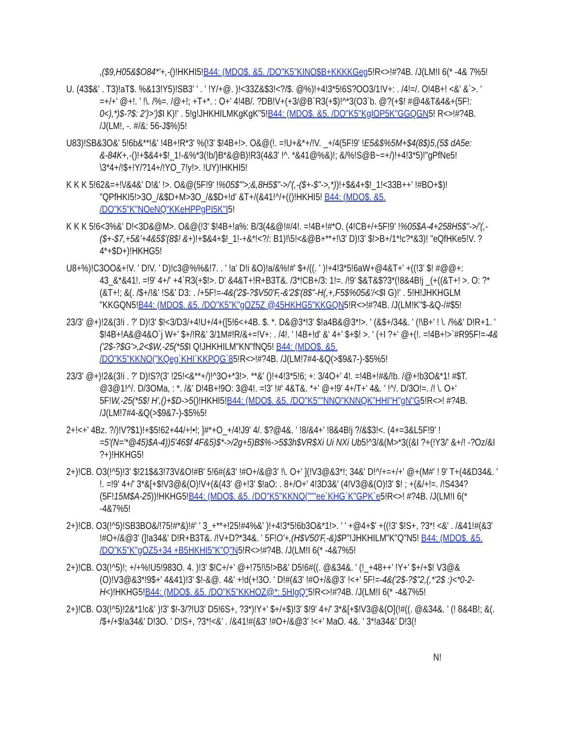,($9,H05&$O84*'+,-()!HKHI5!B44: (MDO$. &5. /DO"K5"KINO$B+KKKKGeg5!R<>!#?4B. /J(LM!I 6(* -4& 7%5!
U. (43$&' . T3)!aT$. %&13!Y5)!SB3' ' . ' !Y/+@. )!<33Z&$3!<?/$. @%)!+4!3*5!6S?OO3/1!V+: . /4!=/. O!4B+! <&' &`>. ' =+/+' @+!. ' !\. /%=. /@+!; +T+*. : O+' 4!4B/. ?DB!V+(+3/@B`R3(+$)!^*3(O3`b. @?(+$! #@4&T&4&+(5F!: 0<),*)$-?$: 2')>')$I K)!' . 5!g!JHKHILMKgKgK"5!B44: (MDO$. &5. /DO"K5"KgIOP5K"GGQGN5! R<>!#?4B. /J(LM!, -. #/&: 56-J$%)5!
U83)!SB&3O&' 5!6b&**!&' !4B+!R*3' %(!3' $!4B+!>. O&@(!. =!U+&*+/!V. _+/4(5F!9' !E5&$%5M+$4(8$)5,(5$ dA5e: &-84K+,-()!+$&4+$!_1!-&%*3(!b/}B*&@B)!R3(4&3' !^. *&41@%&)!; &/%!S@B~=+/)!+4!3*5)!"gPfNe5! \3*4+/!$+!Y/?14+/!YO_7!y!>. !UY)!HKHI5!
K K K 5!62&=+!\/&4&' D!&' !>. O&@(5F!9' !%05$"'>;&,8H5$"->/'(,-($+-$"->,*))!+$&4+$!_1!<33B++' !#BO+$)! "QPfHKI5!>3O_/&$D+M>3O_/&$D+!d' &T+/(&41!^/+(()!HKHI5! B44: (MDO$. &5. /DO"K5"K"NOeNQ"KKeHPPgPI5K"I5!
K K K 5!6<3%&' D!<3D&@M>. O&@(!3' $!4B+!a%: B/3(4&@!#/4!. =!4B+!#*O. (4!CB+/+5F!9' !%05$A-4+258H5$"->/'(,-($+-$7,+5&'+4&5$'(8$! &+)!+$&4+$!_1!-+&*!<?/: B1)!\5!<&@B+**+!\3' D)!3' $!>B+/1*!c?*&3)! "eQfHKe5!V. ?4*+$D+)!HKHG5!
U8+%)!C3OO&+!V. ' D!V. ' D)!c3@%%&!7. . ' !a' D!i &O)!a/&%!#' $+/((. ' )!+4!3*5!6aW+@4&T+' +((!3' $! #@@+: 43_&*&41!. =!9' 4+/' +4`R3(+$!>. D' &4&T+!R+B3T&. /3*!CB+/3: 1!=. /!9' $&T&$?3*(!8&4B!j _(+((&T+! >. O: ?*(&T+!; &(. /$+/!&' !S&' D3: . /+5F!=-4&('2$-?$V50'F,-&'2$'(8$"-H(,+,F5$%05&'/<$I G)!' . 5!H!JHKHGLM "KKGQN5!B44: (MDO$. &5. /DO"K5"K"gOZ5Z @45HKHG5"KKGQN5!R<>!#?4B. /J(LM!K"$-&Q-/#$5!
23/3' @+)!2&(3!i . ?' D)!3' $!<3/D3/+4!U+/4+([5!6<+4B. $. *. D&@3*!3' $!a4B&@3*!>. ' (&$+/34&. ' (!\B+' ! \. /%&' D!R+1. ' $!4B+!A&@4&O`j W+' $+/!R&' 3/1M#!R/&+=!V+: . /4!. ' !4B+!d' &' 4+' $+$! >. ' (+I ?+' @+(!. =!4B+!>`#R95F!=-4&('2$-?$G'>,2<$W,-25(*5$I Q!JHKHILM"KN"fNQ5! B44: (MDO$. &5. /DO"K5"KKNO("KQeg`KHI`KKPQG`85!R<>!#?4B. /J(LM!7#4-&Q(>$9&7-)-$5%5!
23/3' @+)!2&(3!i . ?' D)!S?(3' !25!<&**+/)!^3O+*3!>. **&' ()!+4!3*5!6; +: 3/4O+' 4!. =!4B+!#&/!b. /@+!b3O&*1! #$T. @3@1!^/. D/3OMa, : *. /&' D!4B+!9O: 3@4!. =!3' !#' 4&T&. *+' @+!9' 4+/T+' 4&. ' !^/. D/3O!=. /! \. O+' 5F!W,-25(*5$! H',()+$D->5()!HKHI5!B44: (MDO$. &5. /DO"K5""NNO"KNNQK"HHI"H"gN"G5!R<>! #?4B. /J(LM!7#4-&Q(>$9&7-)-$5%5!
2+!<+' 4Bz. ?/)!V?$1)!+$5!62+44/+!•!; ]#*+O_+/4!J9' 4/. $?@4&. ' !8/&4+' !8&4B!j ?/&$3!<. (4+=3&L5F!9' ! =5'(N='*@45)$A-4))5'46$f 4F&5)$*->/2g+5)B$%->5$3h$VR$Xi Ui NXi Ub5!^3/&(M>*3((&I ?+(!Y3/' &+/! -?Oz/&I ?+)!HKHG5!
2+)!CB. O3(!^5)!3' $!21$&3!73V&O!#B' 5!6#(&3' !#O+/&@3' !\. O+' ](!V3@&3*!; 34&' D!^/+=+/+' @+(M#' ! 9' T+(4&D34&. ' !. =!9' 4+/' 3*&[+$!V3@&(O)!V+(&(43' @+!3' $!aO: . 8+/O+' 4!3D3&' (4!V3@&(O)!3' $! ; +(&/+!=. /!S434?(5F!15M$A-25))!HKHG5!B44: (MDO$. &5. /DO"K5"KKNO("""ee`KHG`K"GPK`e5!R<>! #?4B. /J(LM!I 6(* -4&7%5!
2+)!CB. O3(!^5)!SB3BO&/!75!#*&)!#' ' 3_+**+!25!#4%&' )!+4!3*5!6b3O&*1!>. ' ' +@4+$' +((!3' $!S+, ?3*! <&' . /&41!#(&3' !#O+/&@3' (]!a34&' D!R+B3T&. /!V+D?*34&. ' 5F!O'+,(H$V50'F,-&)$P"!JHKHILM"K"Q"N5! B44: (MDO$. &5. /DO"K5"K"gOZ5+34 +B5HKHI5"K"Q"N5!R<>!#?4B. /J(LM!I 6(* -4&7%5!
2+)!CB. O3(!^5)!; +/+%!U5!983O. 4. )!3' $!C+/+' @+!75!\5!>B&' D5!6#((. @&34&. ' (!_+48++' !Y+' $+/+$! V3@&(O)!V3@&3*!9$+' 4&41)!3' $!-&@. 4&' +!d(+!3O. ' D!#(&3' !#O+/&@3' !<+' 5F!=-4&('2$-?$"2,(,*'2$ :)<*0-2-H<)!HKHG5!B44: (MDO$. &5. /DO"K5"KKHOZ@*: 5HIgQ"5!R<>!#?4B. /J(LM!I 6(* -4&7%5!
2+)!CB. O3(!^5)!2&*1!c&' )!3' $!-3/?!U3' D5!6S+, ?3*)!Y+' $+/+$)!3' $!9' 4+/' 3*&[+$!V3@&(O](!#((. @&34&. ' (! 8&4B!; &(. /$+/+$!a34&' D!3O. ' D!S+, ?3*!<&' . /&41!#(&3' !#O+/&@3' !<+' MaO. 4&. ' 3*!a34&' D!3(!
N!